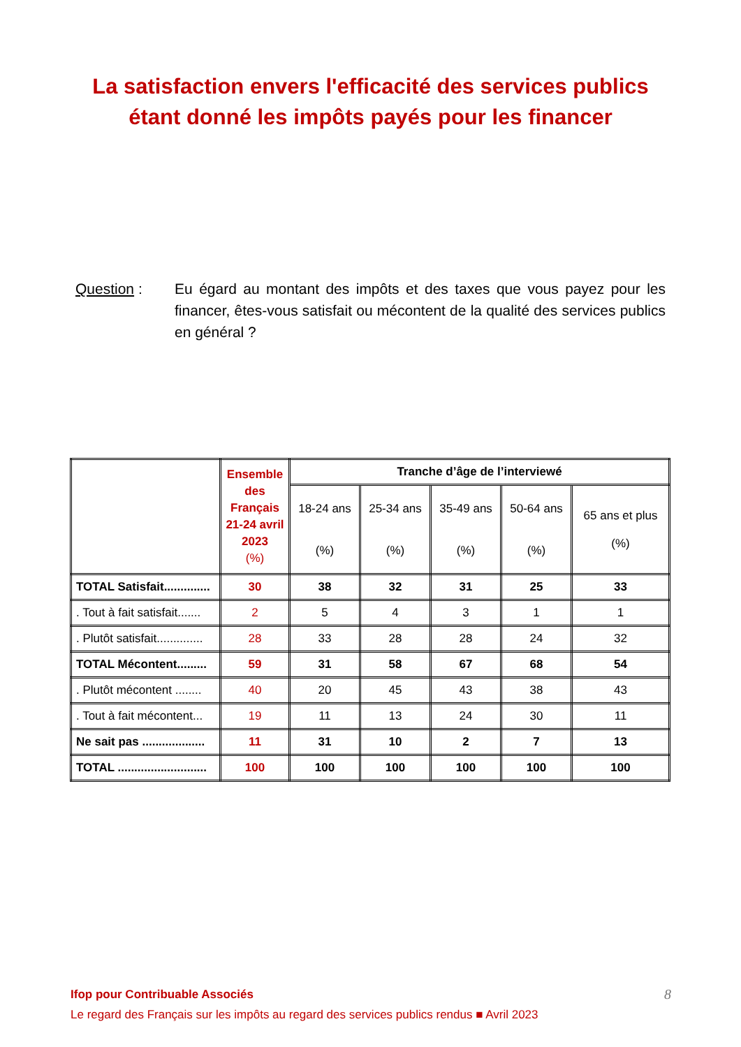La satisfaction envers l'efficacité des services publics
étant donné les impôts payés pour les financer
Question : Eu égard au montant des impôts et des taxes que vous payez pour les financer, êtes-vous satisfait ou mécontent de la qualité des services publics en général ?
| | Ensemble des Français 21-24 avril 2023 (%) | Tranche d’âge de l’interviewé | | | | |
| --- | --- | --- | --- | --- | --- | --- |
| | | 18-24 ans (%) | 25-34 ans (%) | 35-49 ans (%) | 50-64 ans (%) | 65 ans et plus (%) |
| TOTAL Satisfait.............. | 30 | 38 | 32 | 31 | 25 | 33 |
| . Tout à fait satisfait....... | 2 | 5 | 4 | 3 | 1 | 1 |
| . Plutôt satisfait.............. | 28 | 33 | 28 | 28 | 24 | 32 |
| TOTAL Mécontent......... | 59 | 31 | 58 | 67 | 68 | 54 |
| . Plutôt mécontent ........ | 40 | 20 | 45 | 43 | 38 | 43 |
| . Tout à fait mécontent... | 19 | 11 | 13 | 24 | 30 | 11 |
| Ne sait pas ................... | 11 | 31 | 10 | 2 | 7 | 13 |
| TOTAL ........................... | 100 | 100 | 100 | 100 | 100 | 100 |
Ifop pour Contribuable Associés 8
Le regard des Français sur les impôts au regard des services publics rendus ■ Avril 2023